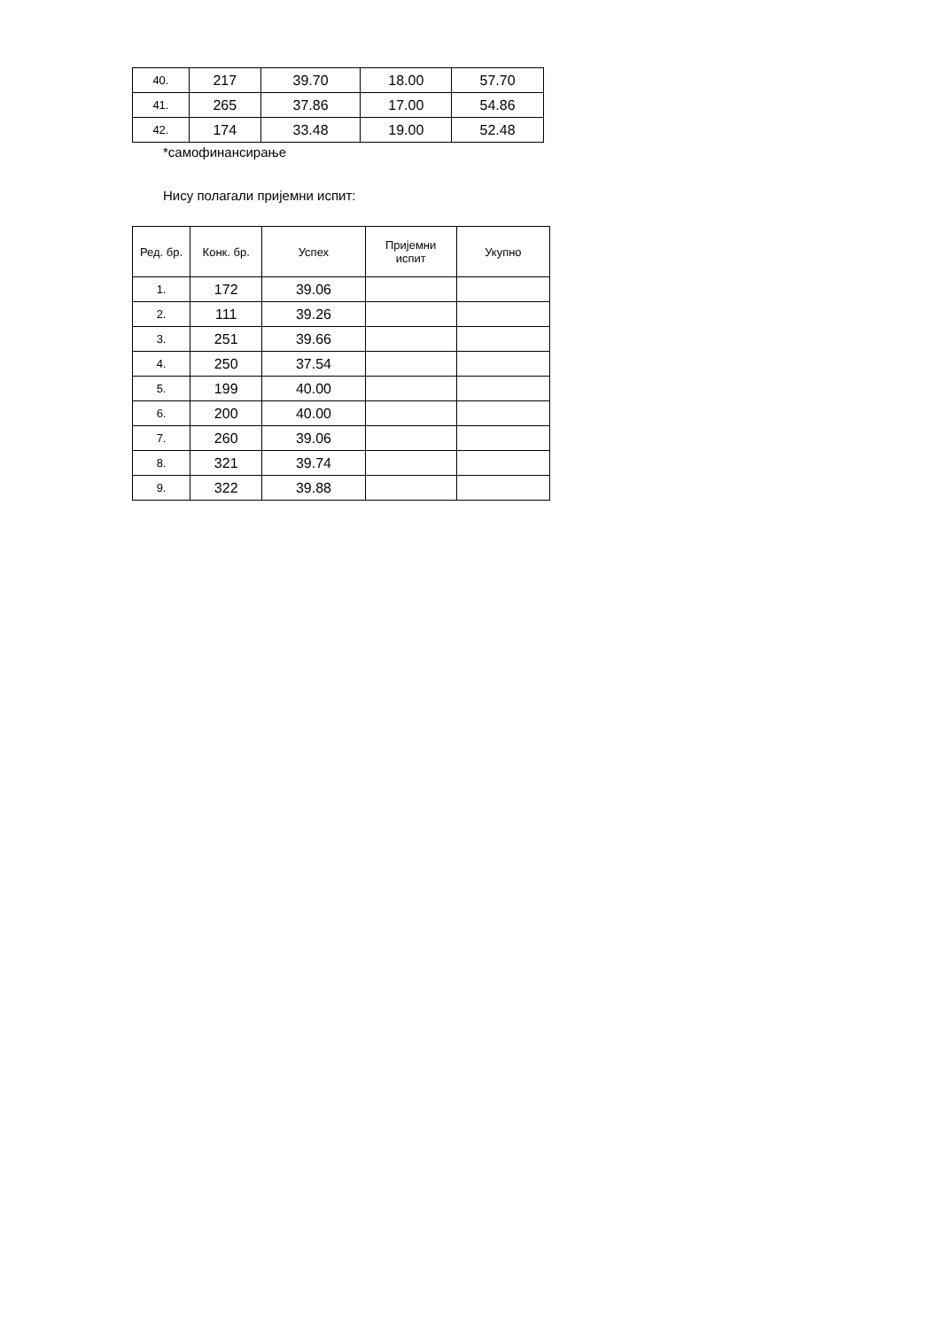| 40. | 217 | 39.70 | 18.00 | 57.70 |
| 41. | 265 | 37.86 | 17.00 | 54.86 |
| 42. | 174 | 33.48 | 19.00 | 52.48 |
*самофинансирање
Нису полагали пријемни испит:
| Ред. бр. | Конк. бр. | Успех | Пријемни испит | Укупно |
| --- | --- | --- | --- | --- |
| 1. | 172 | 39.06 | | |
| 2. | 111 | 39.26 | | |
| 3. | 251 | 39.66 | | |
| 4. | 250 | 37.54 | | |
| 5. | 199 | 40.00 | | |
| 6. | 200 | 40.00 | | |
| 7. | 260 | 39.06 | | |
| 8. | 321 | 39.74 | | |
| 9. | 322 | 39.88 | | |